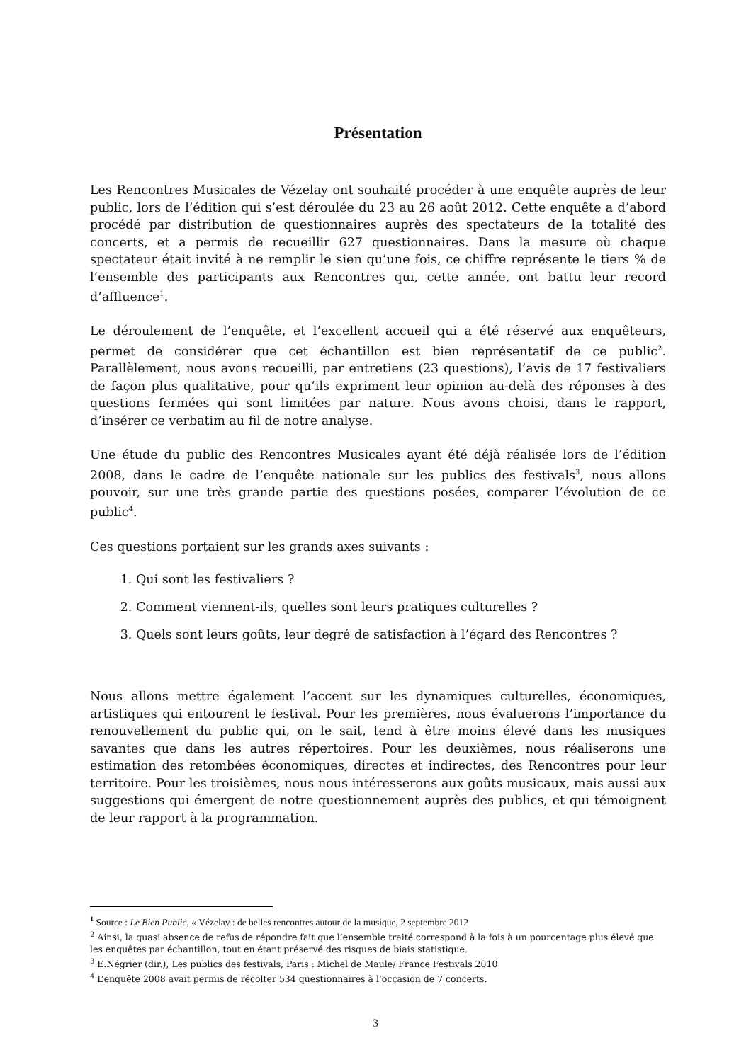Présentation
Les Rencontres Musicales de Vézelay ont souhaité procéder à une enquête auprès de leur public, lors de l’édition qui s’est déroulée du 23 au 26 août 2012. Cette enquête a d’abord procédé par distribution de questionnaires auprès des spectateurs de la totalité des concerts, et a permis de recueillir 627 questionnaires. Dans la mesure où chaque spectateur était invité à ne remplir le sien qu’une fois, ce chiffre représente le tiers % de l’ensemble des participants aux Rencontres qui, cette année, ont battu leur record d’affluence<sup>1</sup>.
Le déroulement de l’enquête, et l’excellent accueil qui a été réservé aux enquêteurs, permet de considérer que cet échantillon est bien représentatif de ce public<sup>2</sup>. Parallèlement, nous avons recueilli, par entretiens (23 questions), l’avis de 17 festivaliers de façon plus qualitative, pour qu’ils expriment leur opinion au-delà des réponses à des questions fermées qui sont limitées par nature. Nous avons choisi, dans le rapport, d’insérer ce verbatim au fil de notre analyse.
Une étude du public des Rencontres Musicales ayant été déjà réalisée lors de l’édition 2008, dans le cadre de l’enquête nationale sur les publics des festivals<sup>3</sup>, nous allons pouvoir, sur une très grande partie des questions posées, comparer l’évolution de ce public<sup>4</sup>.
Ces questions portaient sur les grands axes suivants :
1. Qui sont les festivaliers ?
2. Comment viennent-ils, quelles sont leurs pratiques culturelles ?
3. Quels sont leurs goûts, leur degré de satisfaction à l’égard des Rencontres ?
Nous allons mettre également l’accent sur les dynamiques culturelles, économiques, artistiques qui entourent le festival. Pour les premières, nous évaluerons l’importance du renouvellement du public qui, on le sait, tend à être moins élevé dans les musiques savantes que dans les autres répertoires. Pour les deuxièmes, nous réaliserons une estimation des retombées économiques, directes et indirectes, des Rencontres pour leur territoire. Pour les troisièmes, nous nous intéresserons aux goûts musicaux, mais aussi aux suggestions qui émergent de notre questionnement auprès des publics, et qui témoignent de leur rapport à la programmation.
<sup>1</sup> Source : Le Bien Public, « Vézelay : de belles rencontres autour de la musique, 2 septembre 2012
<sup>2</sup> Ainsi, la quasi absence de refus de répondre fait que l’ensemble traité correspond à la fois à un pourcentage plus élevé que les enquêtes par échantillon, tout en étant préservé des risques de biais statistique.
<sup>3</sup> E.Négrier (dir.), Les publics des festivals, Paris : Michel de Maule/ France Festivals 2010
<sup>4</sup> L’enquête 2008 avait permis de récolter 534 questionnaires à l’occasion de 7 concerts.
3